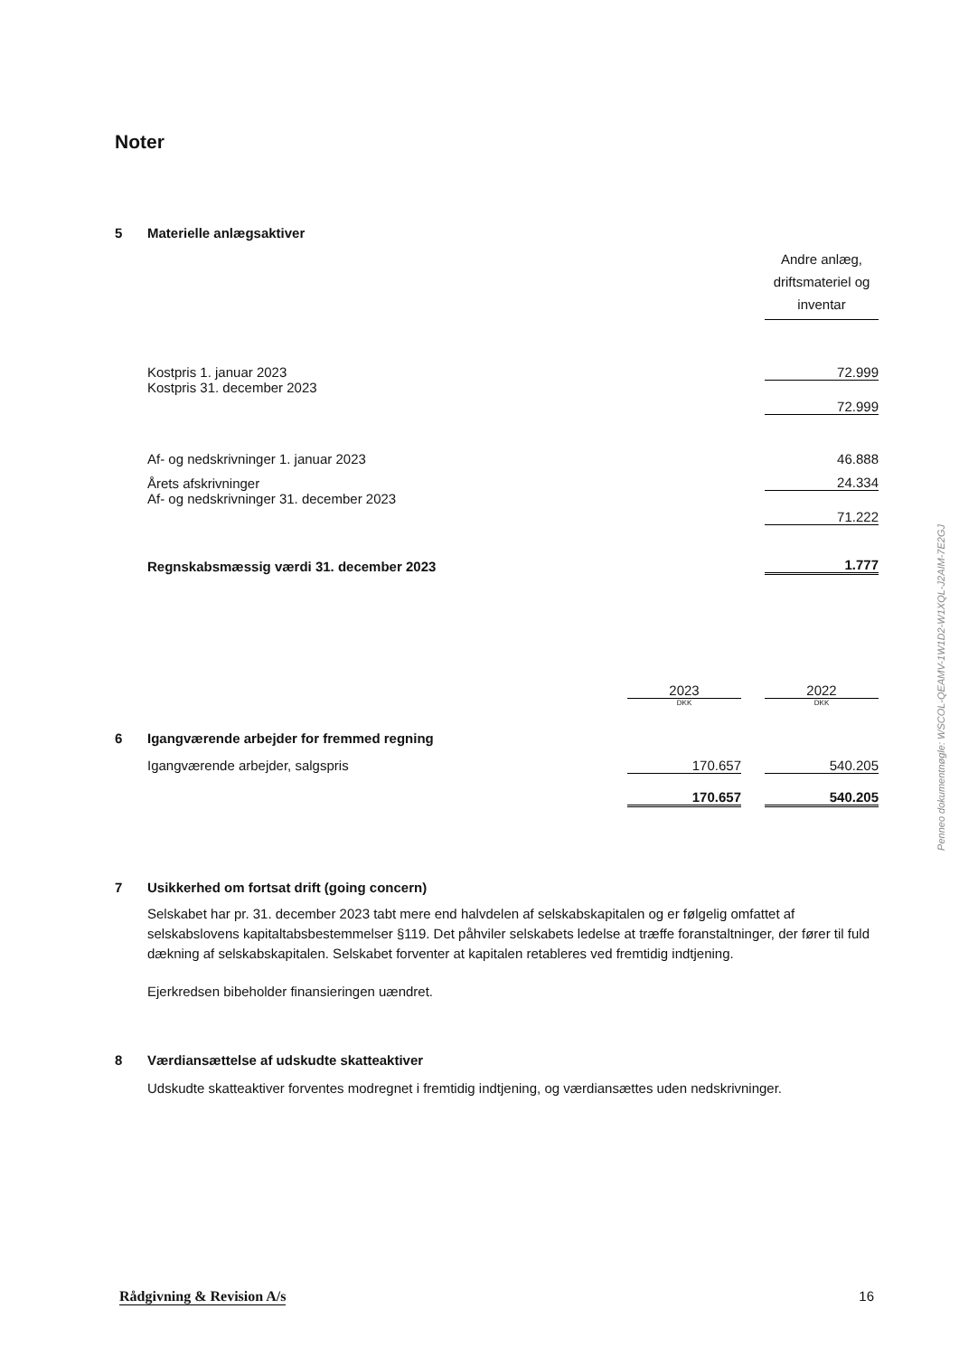Noter
5 Materielle anlægsaktiver
| | Andre anlæg, driftsmateriel og inventar |
| Kostpris 1. januar 2023 | 72.999 |
| Kostpris 31. december 2023 | 72.999 |
| Af- og nedskrivninger 1. januar 2023 | 46.888 |
| Årets afskrivninger | 24.334 |
| Af- og nedskrivninger 31. december 2023 | 71.222 |
| Regnskabsmæssig værdi 31. december 2023 | 1.777 |
| | 2023 | | 2022 |
| | DKK | | DKK |
| 6 Igangværende arbejder for fremmed regning | | | |
| Igangværende arbejder, salgspris | 170.657 | | 540.205 |
| | 170.657 | | 540.205 |
7 Usikkerhed om fortsat drift (going concern)
Selskabet har pr. 31. december 2023 tabt mere end halvdelen af selskabskapitalen og er følgelig omfattet af selskabslovens kapitaltabsbestemmelser §119. Det påhviler selskabets ledelse at træffe foranstaltninger, der fører til fuld dækning af selskabskapitalen. Selskabet forventer at kapitalen retableres ved fremtidig indtjening.
Ejerkredsen bibeholder finansieringen uændret.
8 Værdiansættelse af udskudte skatteaktiver
Udskudte skatteaktiver forventes modregnet i fremtidig indtjening, og værdiansættes uden nedskrivninger.
Penneo dokumentnøgle: WSCOL-QEAMV-1W1D2-W1XQL-J2AIM-7E2GJ
Rådgivning & Revision A/s 16